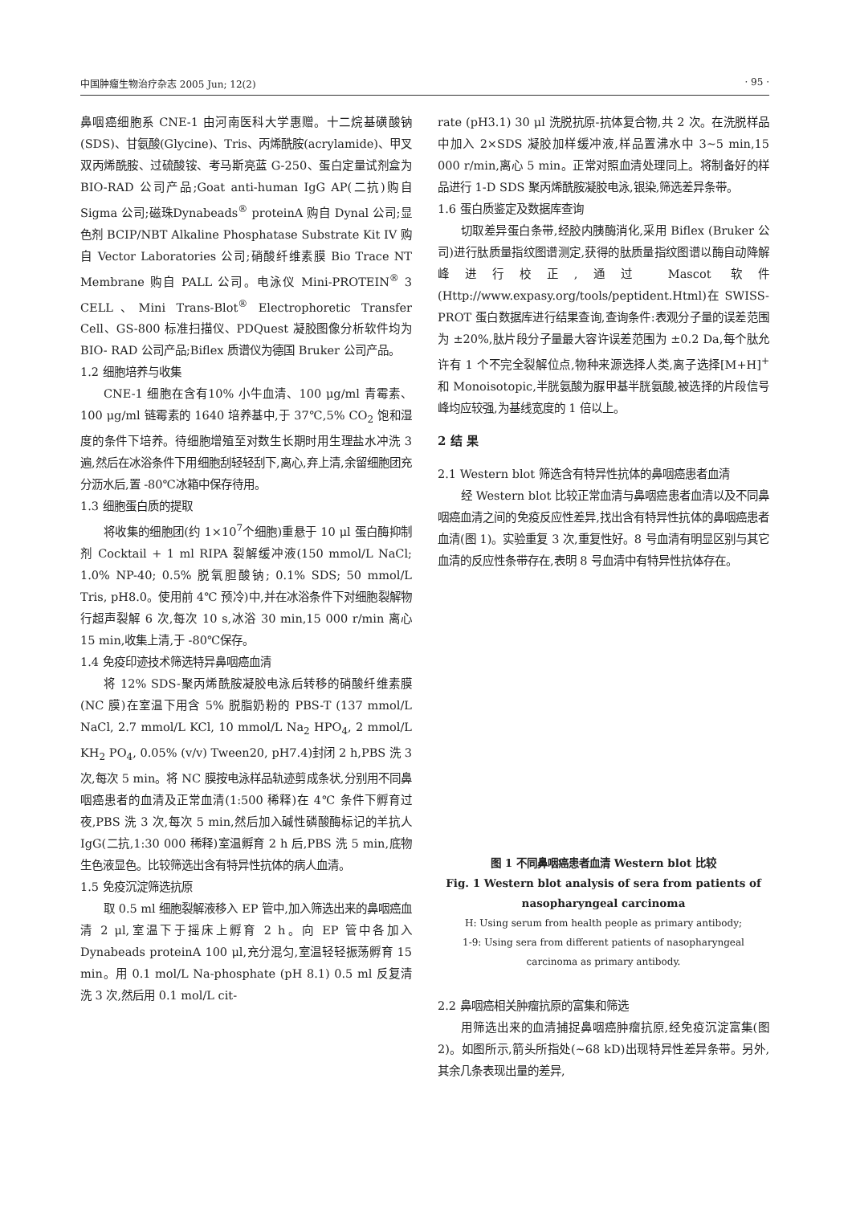中国肿瘤生物治疗杂志 2005 Jun; 12(2) · 95 ·
鼻咽癌细胞系 CNE-1 由河南医科大学惠赠。十二烷基磺酸钠(SDS)、甘氨酸(Glycine)、Tris、丙烯酰胺(acrylamide)、甲叉双丙烯酰胺、过硫酸铵、考马斯亮蓝 G-250、蛋白定量试剂盒为 BIO-RAD 公司产品;Goat anti-human IgG AP(二抗)购自 Sigma 公司;磁珠Dynabeads<sup>®</sup> proteinA 购自 Dynal 公司;显色剂 BCIP/NBT Alkaline Phosphatase Substrate Kit IV 购自 Vector Laboratories 公司;硝酸纤维素膜 Bio Trace NT Membrane 购自 PALL 公司。电泳仪 Mini-PROTEIN<sup>®</sup> 3 CELL、Mini Trans-Blot<sup>®</sup> Electrophoretic Transfer Cell、GS-800 标准扫描仪、PDQuest 凝胶图像分析软件均为 BIO- RAD 公司产品;Biflex 质谱仪为德国 Bruker 公司产品。
1.2 细胞培养与收集
CNE-1 细胞在含有10% 小牛血清、100 μg/ml 青霉素、100 μg/ml 链霉素的 1640 培养基中,于 37℃,5% CO<sub>2</sub> 饱和湿度的条件下培养。待细胞增殖至对数生长期时用生理盐水冲洗 3 遍,然后在冰浴条件下用细胞刮轻轻刮下,离心,弃上清,余留细胞团充分沥水后,置 -80℃冰箱中保存待用。
1.3 细胞蛋白质的提取
将收集的细胞团(约 1×10<sup>7</sup>个细胞)重悬于 10 μl 蛋白酶抑制剂 Cocktail + 1 ml RIPA 裂解缓冲液(150 mmol/L NaCl; 1.0% NP-40; 0.5% 脱氧胆酸钠; 0.1% SDS; 50 mmol/L Tris, pH8.0。使用前 4℃ 预冷)中,并在冰浴条件下对细胞裂解物行超声裂解 6 次,每次 10 s,冰浴 30 min,15 000 r/min 离心 15 min,收集上清,于 -80℃保存。
1.4 免疫印迹技术筛选特异鼻咽癌血清
将 12% SDS-聚丙烯酰胺凝胶电泳后转移的硝酸纤维素膜(NC 膜)在室温下用含 5% 脱脂奶粉的 PBS-T (137 mmol/L NaCl, 2.7 mmol/L KCl, 10 mmol/L Na<sub>2</sub> HPO<sub>4</sub>, 2 mmol/L KH<sub>2</sub> PO<sub>4</sub>, 0.05% (v/v) Tween20, pH7.4)封闭 2 h,PBS 洗 3 次,每次 5 min。将 NC 膜按电泳样品轨迹剪成条状,分别用不同鼻咽癌患者的血清及正常血清(1:500 稀释)在 4℃ 条件下孵育过夜,PBS 洗 3 次,每次 5 min,然后加入碱性磷酸酶标记的羊抗人 IgG(二抗,1:30 000 稀释)室温孵育 2 h 后,PBS 洗 5 min,底物生色液显色。比较筛选出含有特异性抗体的病人血清。
1.5 免疫沉淀筛选抗原
取 0.5 ml 细胞裂解液移入 EP 管中,加入筛选出来的鼻咽癌血清 2 μl,室温下于摇床上孵育 2 h。向 EP 管中各加入 Dynabeads proteinA 100 μl,充分混匀,室温轻轻振荡孵育 15 min。用 0.1 mol/L Na-phosphate (pH 8.1) 0.5 ml 反复清洗 3 次,然后用 0.1 mol/L cit-
rate (pH3.1) 30 μl 洗脱抗原-抗体复合物,共 2 次。在洗脱样品中加入 2×SDS 凝胶加样缓冲液,样品置沸水中 3~5 min,15 000 r/min,离心 5 min。正常对照血清处理同上。将制备好的样品进行 1-D SDS 聚丙烯酰胺凝胶电泳,银染,筛选差异条带。
1.6 蛋白质鉴定及数据库查询
切取差异蛋白条带,经胶内胰酶消化,采用 Biflex (Bruker 公司)进行肽质量指纹图谱测定,获得的肽质量指纹图谱以酶自动降解峰进行校正,通过 Mascot 软件(Http://www.expasy.org/tools/peptident.Html)在 SWISS-PROT 蛋白数据库进行结果查询,查询条件:表观分子量的误差范围为 ±20%,肽片段分子量最大容许误差范围为 ±0.2 Da,每个肽允许有 1 个不完全裂解位点,物种来源选择人类,离子选择[M+H]<sup>+</sup> 和 Monoisotopic,半胱氨酸为脲甲基半胱氨酸,被选择的片段信号峰均应较强,为基线宽度的 1 倍以上。
2 结 果
2.1 Western blot 筛选含有特异性抗体的鼻咽癌患者血清
经 Western blot 比较正常血清与鼻咽癌患者血清以及不同鼻咽癌血清之间的免疫反应性差异,找出含有特异性抗体的鼻咽癌患者血清(图 1)。实验重复 3 次,重复性好。8 号血清有明显区别与其它血清的反应性条带存在,表明 8 号血清中有特异性抗体存在。
图 1 不同鼻咽癌患者血清 Western blot 比较
Fig. 1 Western blot analysis of sera from patients of nasopharyngeal carcinoma
H: Using serum from health people as primary antibody;
1-9: Using sera from different patients of nasopharyngeal carcinoma as primary antibody.
2.2 鼻咽癌相关肿瘤抗原的富集和筛选
用筛选出来的血清捕捉鼻咽癌肿瘤抗原,经免疫沉淀富集(图 2)。如图所示,箭头所指处(~68 kD)出现特异性差异条带。另外,其余几条表现出量的差异,